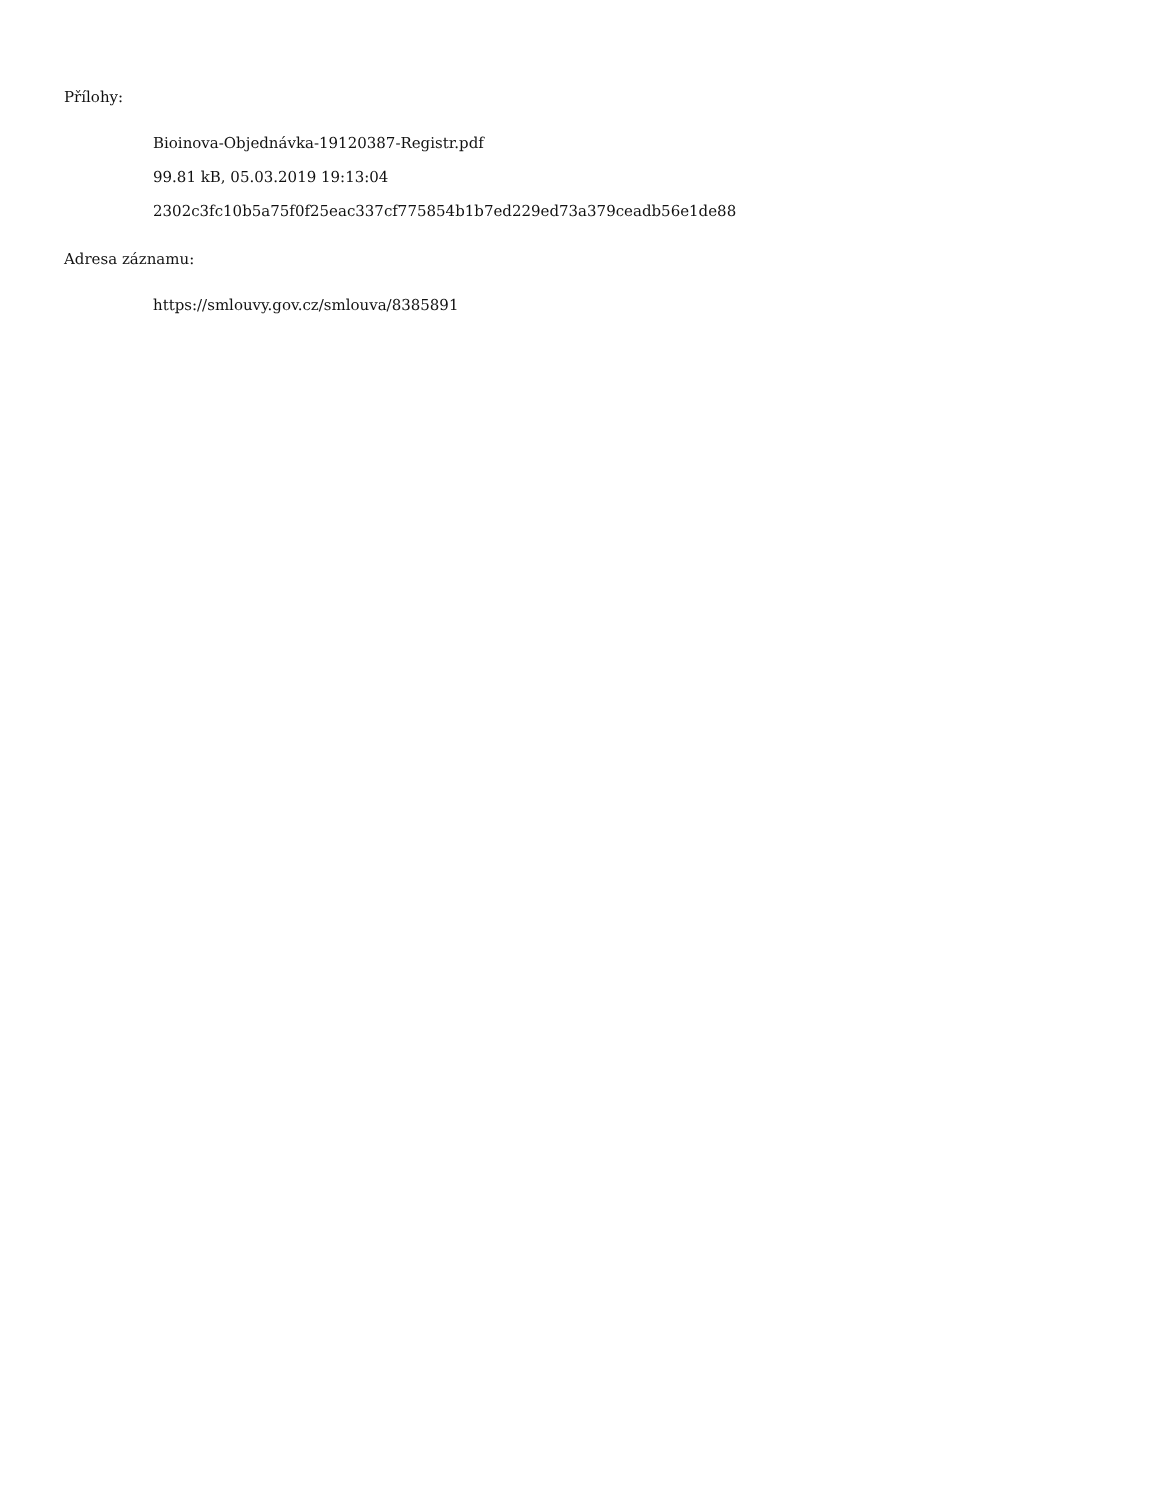Přílohy:
Bioinova-Objednávka-19120387-Registr.pdf
99.81 kB, 05.03.2019 19:13:04
2302c3fc10b5a75f0f25eac337cf775854b1b7ed229ed73a379ceadb56e1de88
Adresa záznamu:
https://smlouvy.gov.cz/smlouva/8385891